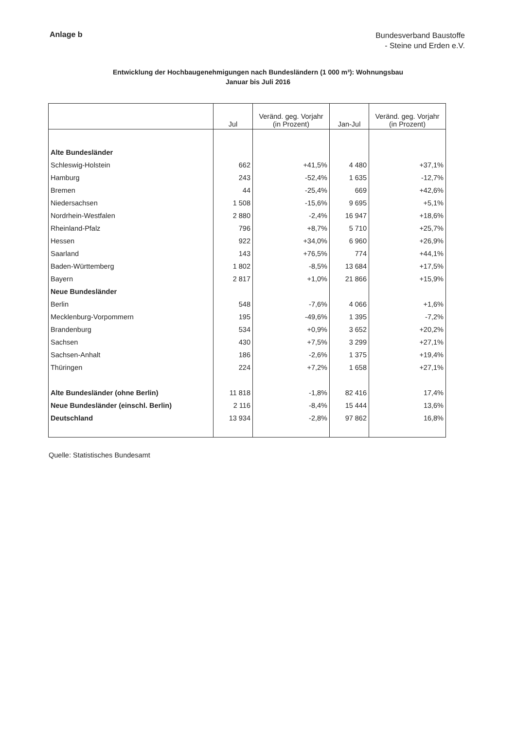Anlage b
Bundesverband Baustoffe
- Steine und Erden e.V.
Entwicklung der Hochbaugenehmigungen nach Bundesländern (1 000 m³): Wohnungsbau
Januar bis Juli 2016
| | Jul | Veränd. geg. Vorjahr (in Prozent) | Jan-Jul | Veränd. geg. Vorjahr (in Prozent) |
| --- | --- | --- | --- | --- |
| Alte Bundesländer | | | | |
| Schleswig-Holstein | 662 | +41,5% | 4 480 | +37,1% |
| Hamburg | 243 | -52,4% | 1 635 | -12,7% |
| Bremen | 44 | -25,4% | 669 | +42,6% |
| Niedersachsen | 1 508 | -15,6% | 9 695 | +5,1% |
| Nordrhein-Westfalen | 2 880 | -2,4% | 16 947 | +18,6% |
| Rheinland-Pfalz | 796 | +8,7% | 5 710 | +25,7% |
| Hessen | 922 | +34,0% | 6 960 | +26,9% |
| Saarland | 143 | +76,5% | 774 | +44,1% |
| Baden-Württemberg | 1 802 | -8,5% | 13 684 | +17,5% |
| Bayern | 2 817 | +1,0% | 21 866 | +15,9% |
| Neue Bundesländer | | | | |
| Berlin | 548 | -7,6% | 4 066 | +1,6% |
| Mecklenburg-Vorpommern | 195 | -49,6% | 1 395 | -7,2% |
| Brandenburg | 534 | +0,9% | 3 652 | +20,2% |
| Sachsen | 430 | +7,5% | 3 299 | +27,1% |
| Sachsen-Anhalt | 186 | -2,6% | 1 375 | +19,4% |
| Thüringen | 224 | +7,2% | 1 658 | +27,1% |
| Alte Bundesländer (ohne Berlin) | 11 818 | -1,8% | 82 416 | 17,4% |
| Neue Bundesländer (einschl. Berlin) | 2 116 | -8,4% | 15 444 | 13,6% |
| Deutschland | 13 934 | -2,8% | 97 862 | 16,8% |
Quelle: Statistisches Bundesamt